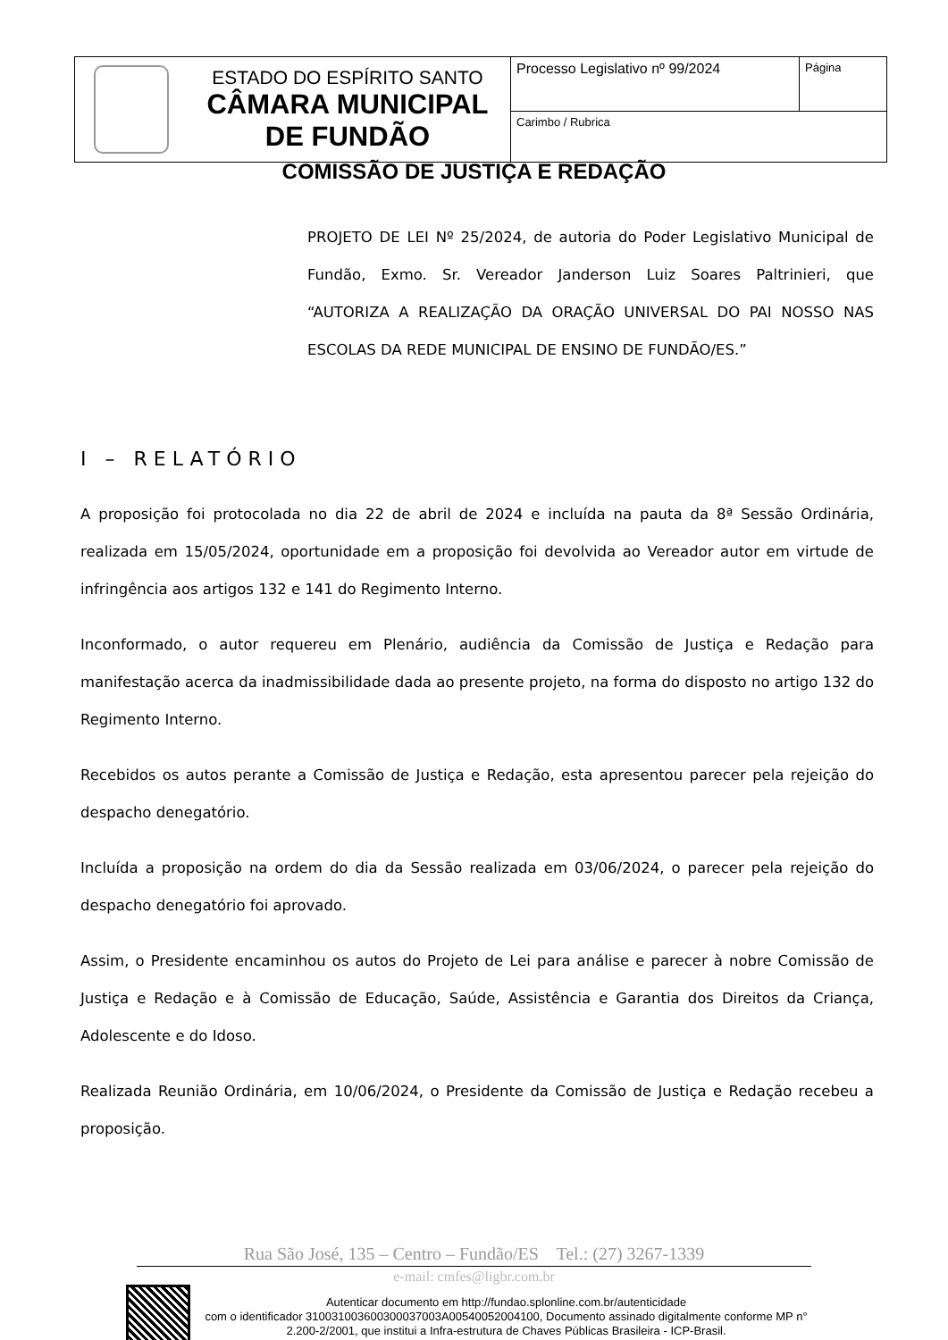| ESTADO DO ESPÍRITO SANTO CÂMARA MUNICIPAL DE FUNDÃO | Processo Legislativo nº 99/2024 | Página |
| | Carimbo / Rubrica | |
COMISSÃO DE JUSTIÇA E REDAÇÃO
PROJETO DE LEI Nº 25/2024, de autoria do Poder Legislativo Municipal de Fundão, Exmo. Sr. Vereador Janderson Luiz Soares Paltrinieri, que “AUTORIZA A REALIZAÇÃO DA ORAÇÃO UNIVERSAL DO PAI NOSSO NAS ESCOLAS DA REDE MUNICIPAL DE ENSINO DE FUNDÃO/ES.”
I – RELATÓRIO
A proposição foi protocolada no dia 22 de abril de 2024 e incluída na pauta da 8ª Sessão Ordinária, realizada em 15/05/2024, oportunidade em a proposição foi devolvida ao Vereador autor em virtude de infringência aos artigos 132 e 141 do Regimento Interno.
Inconformado, o autor requereu em Plenário, audiência da Comissão de Justiça e Redação para manifestação acerca da inadmissibilidade dada ao presente projeto, na forma do disposto no artigo 132 do Regimento Interno.
Recebidos os autos perante a Comissão de Justiça e Redação, esta apresentou parecer pela rejeição do despacho denegatório.
Incluída a proposição na ordem do dia da Sessão realizada em 03/06/2024, o parecer pela rejeição do despacho denegatório foi aprovado.
Assim, o Presidente encaminhou os autos do Projeto de Lei para análise e parecer à nobre Comissão de Justiça e Redação e à Comissão de Educação, Saúde, Assistência e Garantia dos Direitos da Criança, Adolescente e do Idoso.
Realizada Reunião Ordinária, em 10/06/2024, o Presidente da Comissão de Justiça e Redação recebeu a proposição.
Rua São José, 135 – Centro – Fundão/ES Tel.: (27) 3267-1339
e-mail: cmfes@ligbr.com.br
Autenticar documento em http://fundao.splonline.com.br/autenticidade
com o identificador 310031003600300037003A00540052004100, Documento assinado digitalmente conforme MP n° 2.200-2/2001, que institui a Infra-estrutura de Chaves Públicas Brasileira - ICP-Brasil.